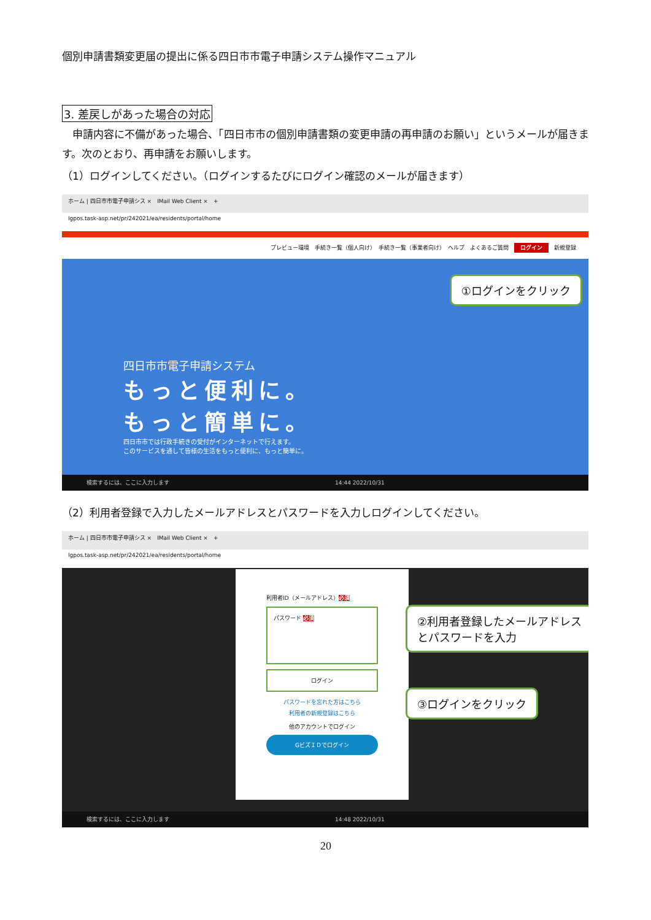個別申請書類変更届の提出に係る四日市市電子申請システム操作マニュアル
3. 差戻しがあった場合の対応
　申請内容に不備があった場合、「四日市市の個別申請書類の変更申請の再申請のお願い」というメールが届きます。次のとおり、再申請をお願いします。
（1）ログインしてください。（ログインするたびにログイン確認のメールが届きます）
ホーム | 四日市市電子申請シス ×　IMail Web Client ×　+
lgpos.task-asp.net/pr/242021/ea/residents/portal/home
プレビュー環境　手続き一覧（個人向け）　手続き一覧（事業者向け）　ヘルプ　よくあるご質問　ログイン　新規登録
四日市市電子申請システム
もっと便利に。
もっと簡単に。
四日市市では行政手続きの受付がインターネットで行えます。
このサービスを通して皆様の生活をもっと便利に、もっと簡単に。
①ログインをクリック
検索するには、ここに入力します　　　　　　　　　　　　　　　　　　　　　　　　　　　　　　14:44 2022/10/31
（2）利用者登録で入力したメールアドレスとパスワードを入力しログインしてください。
ホーム | 四日市市電子申請シス ×　IMail Web Client ×　+
lgpos.task-asp.net/pr/242021/ea/residents/portal/home
利用者ID（メールアドレス）必須
パスワード 必須
ログイン
パスワードを忘れた方はこちら
利用者の新規登録はこちら
他のアカウントでログイン
GビズＩＤでログイン
②利用者登録したメールアドレスとパスワードを入力
③ログインをクリック
検索するには、ここに入力します　　　　　　　　　　　　　　　　　　　　　　　　　　　　　　14:48 2022/10/31
20